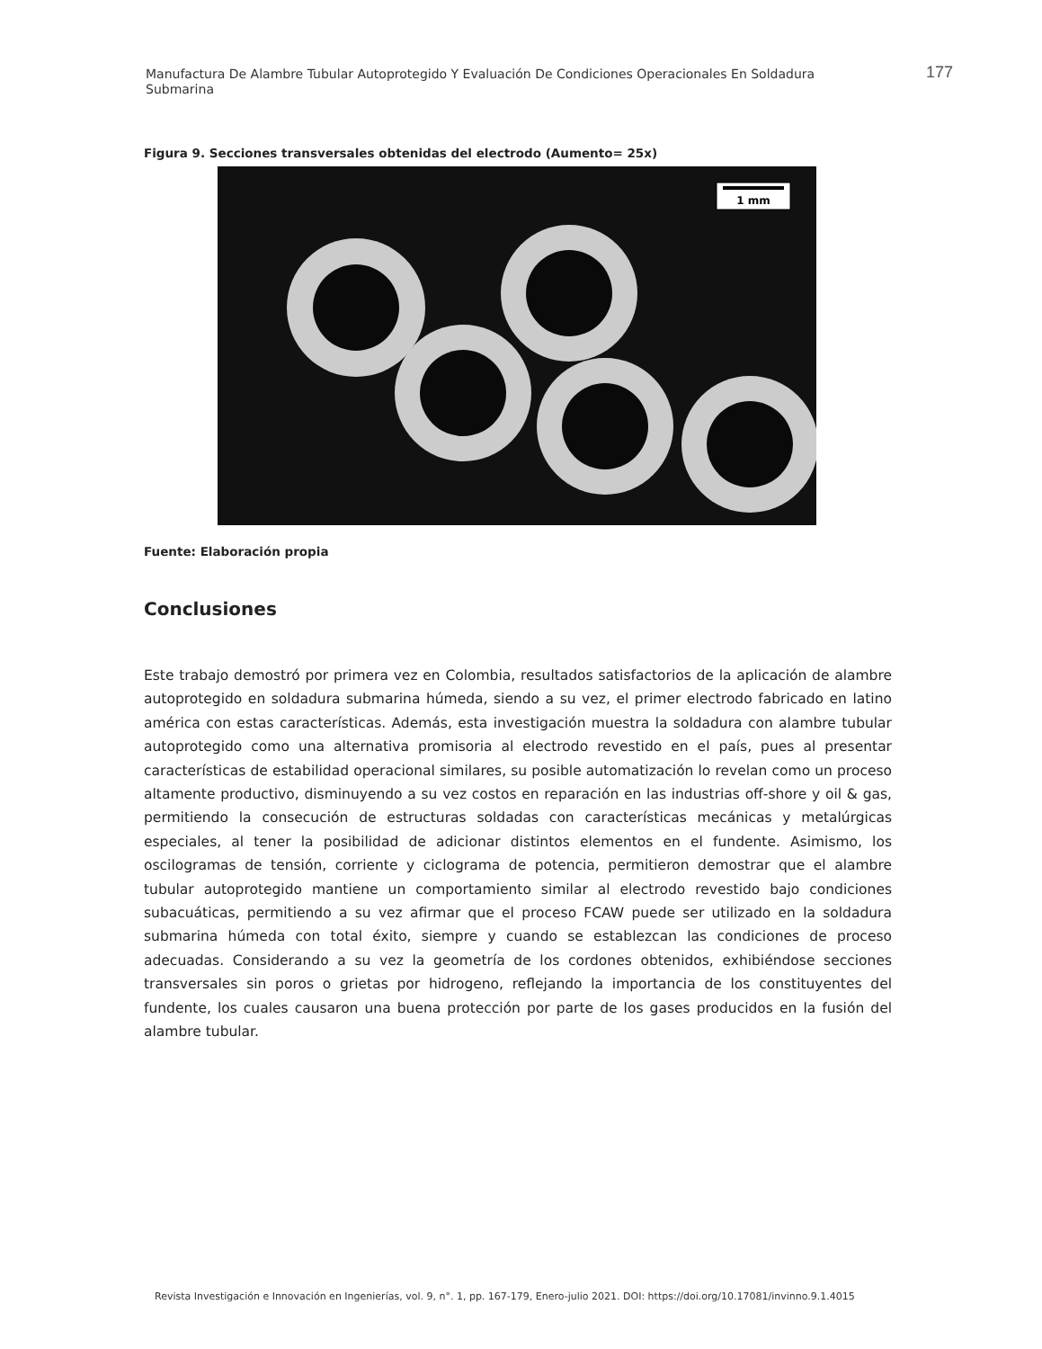Manufactura De Alambre Tubular Autoprotegido Y Evaluación De Condiciones Operacionales En Soldadura Submarina
177
Figura 9. Secciones transversales obtenidas del electrodo (Aumento= 25x)
1 mm
Fuente: Elaboración propia
Conclusiones
Este trabajo demostró por primera vez en Colombia, resultados satisfactorios de la aplicación de alambre autoprotegido en soldadura submarina húmeda, siendo a su vez, el primer electrodo fabricado en latino américa con estas características. Además, esta investigación muestra la soldadura con alambre tubular autoprotegido como una alternativa promisoria al electrodo revestido en el país, pues al presentar características de estabilidad operacional similares, su posible automatización lo revelan como un proceso altamente productivo, disminuyendo a su vez costos en reparación en las industrias off-shore y oil & gas, permitiendo la consecución de estructuras soldadas con características mecánicas y metalúrgicas especiales, al tener la posibilidad de adicionar distintos elementos en el fundente. Asimismo, los oscilogramas de tensión, corriente y ciclograma de potencia, permitieron demostrar que el alambre tubular autoprotegido mantiene un comportamiento similar al electrodo revestido bajo condiciones subacuáticas, permitiendo a su vez afirmar que el proceso FCAW puede ser utilizado en la soldadura submarina húmeda con total éxito, siempre y cuando se establezcan las condiciones de proceso adecuadas. Considerando a su vez la geometría de los cordones obtenidos, exhibiéndose secciones transversales sin poros o grietas por hidrogeno, reflejando la importancia de los constituyentes del fundente, los cuales causaron una buena protección por parte de los gases producidos en la fusión del alambre tubular.
Revista Investigación e Innovación en Ingenierías, vol. 9, n°. 1, pp. 167-179, Enero-julio 2021. DOI: https://doi.org/10.17081/invinno.9.1.4015